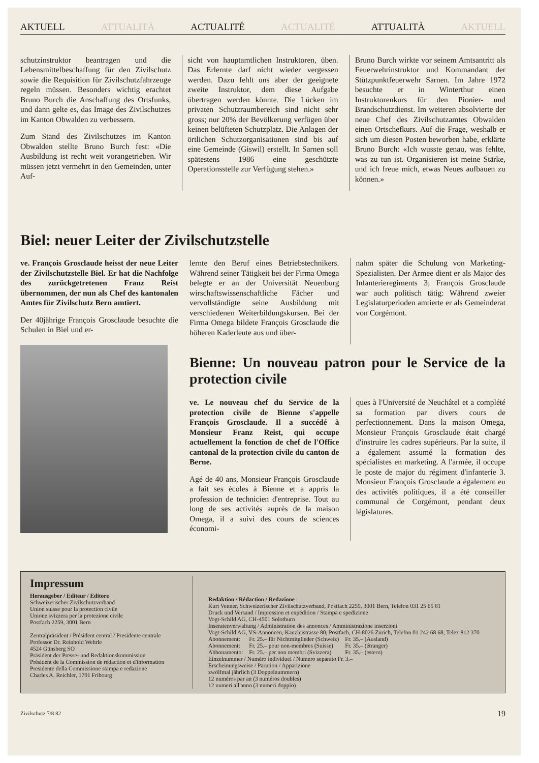AKTUELL ATTUALITÀ ACTUALITÉ ACTUALITÉ ATTUALITÀ AKTUELL
schutzinstruktor beantragen und die Lebensmittelbeschaffung für den Zivilschutz sowie die Requisition für Zivilschutzfahrzeuge regeln müssen. Besonders wichtig erachtet Bruno Burch die Anschaffung des Ortsfunks, und dann gelte es, das Image des Zivilschutzes im Kanton Obwalden zu verbessern.
Zum Stand des Zivilschutzes im Kanton Obwalden stellte Bruno Burch fest: «Die Ausbildung ist recht weit vorangetrieben. Wir müssen jetzt vermehrt in den Gemeinden, unter Auf-
sicht von hauptamtlichen Instruktoren, üben. Das Erlernte darf nicht wieder vergessen werden. Dazu fehlt uns aber der geeignete zweite Instruktor, dem diese Aufgabe übertragen werden könnte. Die Lücken im privaten Schutzraumbereich sind nicht sehr gross; nur 20% der Bevölkerung verfügen über keinen belüfteten Schutzplatz. Die Anlagen der örtlichen Schutzorganisationen sind bis auf eine Gemeinde (Giswil) erstellt. In Sarnen soll spätestens 1986 eine geschützte Operationsstelle zur Verfügung stehen.»
Bruno Burch wirkte vor seinem Amtsantritt als Feuerwehrinstruktor und Kommandant der Stützpunktfeuerwehr Sarnen. Im Jahre 1972 besuchte er in Winterthur einen Instruktorenkurs für den Pionier- und Brandschutzdienst. Im weiteren absolvierte der neue Chef des Zivilschutzamtes Obwalden einen Ortschefkurs. Auf die Frage, weshalb er sich um diesen Posten beworben habe, erklärte Bruno Burch: «Ich wusste genau, was fehlte, was zu tun ist. Organisieren ist meine Stärke, und ich freue mich, etwas Neues aufbauen zu können.»
Biel: neuer Leiter der Zivilschutzstelle
ve. François Grosclaude heisst der neue Leiter der Zivilschutzstelle Biel. Er hat die Nachfolge des zurückgetretenen Franz Reist übernommen, der nun als Chef des kantonalen Amtes für Zivilschutz Bern amtiert.
Der 40jährige François Grosclaude besuchte die Schulen in Biel und er-
lernte den Beruf eines Betriebstechnikers. Während seiner Tätigkeit bei der Firma Omega belegte er an der Universität Neuenburg wirschaftswissenschaftliche Fächer und vervollständigte seine Ausbildung mit verschiedenen Weiterbildungskursen. Bei der Firma Omega bildete François Grosclaude die höheren Kaderleute aus und über-
nahm später die Schulung von Marketing-Spezialisten. Der Armee dient er als Major des Infanterieregiments 3; François Grosclaude war auch politisch tätig: Während zweier Legislaturperioden amtierte er als Gemeinderat von Corgémont.
Bienne: Un nouveau patron pour le Service de la protection civile
ve. Le nouveau chef du Service de la protection civile de Bienne s'appelle François Grosclaude. Il a succédé à Monsieur Franz Reist, qui occupe actuellement la fonction de chef de l'Office cantonal de la protection civile du canton de Berne.
Agé de 40 ans, Monsieur François Grosclaude a fait ses écoles à Bienne et a appris la profession de technicien d'entreprise. Tout au long de ses activités auprès de la maison Omega, il a suivi des cours de sciences économi-
ques à l'Université de Neuchâtel et a complété sa formation par divers cours de perfectionnement. Dans la maison Omega, Monsieur François Grosclaude était chargé d'instruire les cadres supérieurs. Par la suite, il a également assumé la formation des spécialistes en marketing. A l'armée, il occupe le poste de major du régiment d'infanterie 3. Monsieur François Grosclaude a également eu des activités politiques, il a été conseiller communal de Corgémont, pendant deux législatures.
Impressum
Herausgeber / Editeur / Editore
Schweizerischer Zivilschutzverband
Union suisse pour la protection civile
Unione svizzera per la protezione civile
Postfach 2259, 3001 Bern
Zentralpräsident / Président central / Presidente centrale
Professor Dr. Reinhold Wehrle
4524 Günsberg SO
Präsident der Presse- und Redaktionskommission
Président de la Commission de rédaction et d'information
Presidente della Commissione stampa e redazione
Charles A. Reichler, 1701 Fribourg
Redaktion / Rédaction / Redazione
Kurt Venner, Schweizerischer Zivilschutzverband, Postfach 2259, 3001 Bern, Telefon 031 25 65 81
Druck und Versand / Impression et expédition / Stampa e spedizione
Vogt-Schild AG, CH-4501 Solothurn
Inseratenverwaltung / Administration des annonces / Amministrazione inserzioni
Vogt-Schild AG, VS-Annoncen, Kanzleistrasse 80, Postfach, CH-8026 Zürich, Telefon 01 242 68 68, Telex 812 370
| Abonnement: | Fr. 25.– für Nichtmitglieder (Schweiz) | Fr. 35.– (Ausland) |
| Abonnement: | Fr. 25.– pour non-membres (Suisse) | Fr. 35.– (étranger) |
| Abbonamento: | Fr. 25.– per non membri (Svizzera) | Fr. 35.– (estero) |
Einzelnummer / Numéro individuel / Numero separato Fr. 3.–
Erscheinungsweise / Parution / Apparizione
zwölfmal jährlich (3 Doppelnummern)
12 numéros par an (3 numéros doubles)
12 numeri all'anno (3 numeri doppio)
Zivilschutz 7/8 82 19